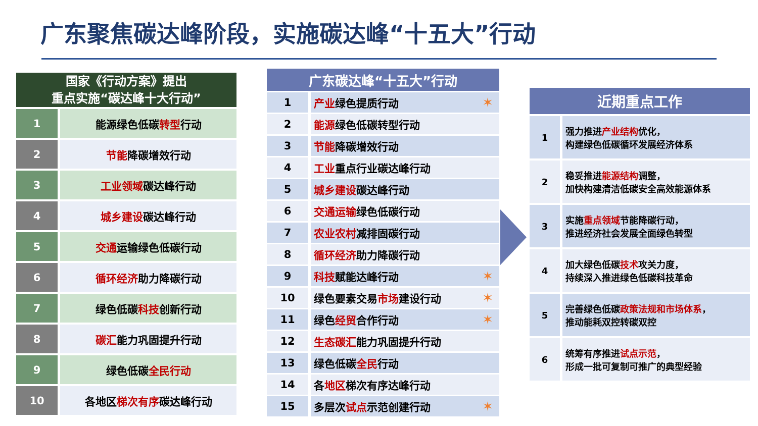广东聚焦碳达峰阶段，实施碳达峰“十五大”行动
| 国家《行动方案》提出 重点实施“碳达峰十大行动” | |
| --- | --- |
| 1 | 能源绿色低碳 转型 行动 |
| 2 | 节能 降碳增效行动 |
| 3 | 工业领域 碳达峰行动 |
| 4 | 城乡建设 碳达峰行动 |
| 5 | 交通 运输绿色低碳行动 |
| 6 | 循环经济 助力降碳行动 |
| 7 | 绿色低碳 科技 创新行动 |
| 8 | 碳汇 能力巩固提升行动 |
| 9 | 绿色低碳 全民行动 |
| 10 | 各地区 梯次有序 碳达峰行动 |
| 广东碳达峰“十五大”行动 | |
| --- | --- |
| 1 | 产业 绿色提质行动 ✶ |
| 2 | 能源 绿色低碳转型行动 |
| 3 | 节能 降碳增效行动 |
| 4 | 工业 重点行业碳达峰行动 |
| 5 | 城乡建设 碳达峰行动 |
| 6 | 交通运输 绿色低碳行动 |
| 7 | 农业农村 减排固碳行动 |
| 8 | 循环经济 助力降碳行动 |
| 9 | 科技 赋能达峰行动 ✶ |
| 10 | 绿色要素交易 市场 建设行动 ✶ |
| 11 | 绿色 经贸 合作行动 ✶ |
| 12 | 生态碳汇 能力巩固提升行动 |
| 13 | 绿色低碳 全民 行动 |
| 14 | 各 地区 梯次有序达峰行动 |
| 15 | 多层次 试点 示范创建行动 ✶ |
| 近期重点工作 | |
| --- | --- |
| 1 | 强力推进 产业结构 优化， 构建绿色低碳循环发展经济体系 |
| 2 | 稳妥推进 能源结构 调整， 加快构建清洁低碳安全高效能源体系 |
| 3 | 实施 重点领域 节能降碳行动， 推进经济社会发展全面绿色转型 |
| 4 | 加大绿色低碳 技术 攻关力度， 持续深入推进绿色低碳科技革命 |
| 5 | 完善绿色低碳 政策法规和市场体系 ， 推动能耗双控转碳双控 |
| 6 | 统筹有序推进 试点示范 ， 形成一批可复制可推广的典型经验 |